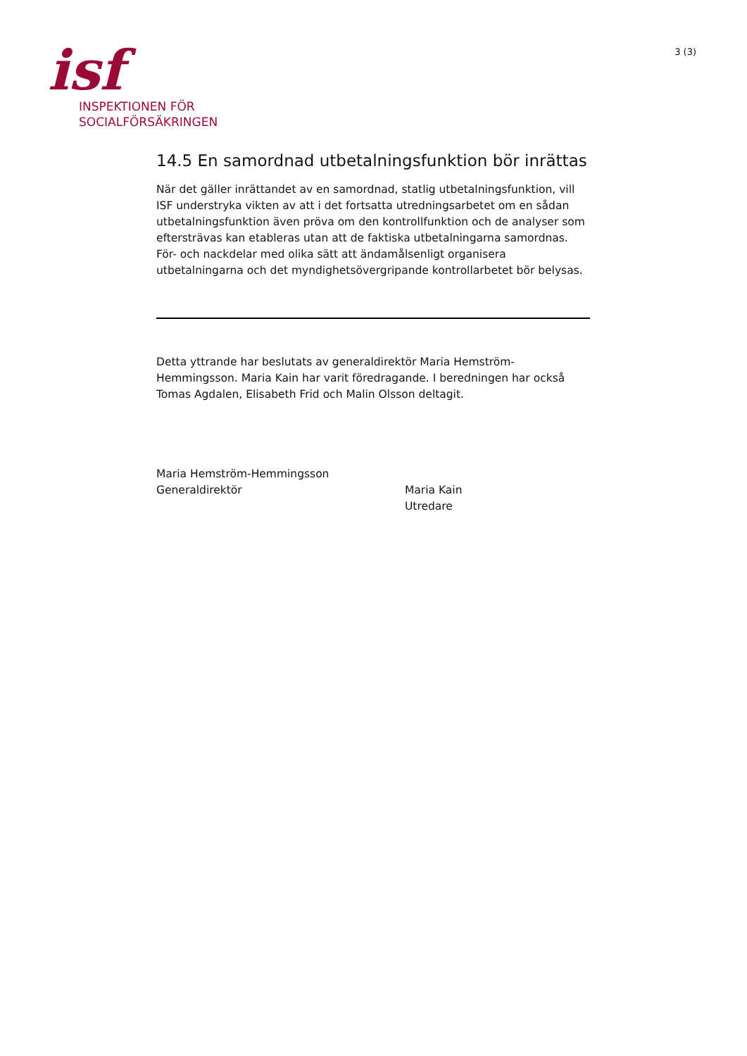isf
INSPEKTIONEN FÖR
SOCIALFÖRSÄKRINGEN
3 (3)
14.5 En samordnad utbetalningsfunktion bör inrättas
När det gäller inrättandet av en samordnad, statlig utbetalningsfunktion, vill ISF understryka vikten av att i det fortsatta utredningsarbetet om en sådan utbetalningsfunktion även pröva om den kontrollfunktion och de analyser som eftersträvas kan etableras utan att de faktiska utbetalningarna samordnas. För- och nackdelar med olika sätt att ändamålsenligt organisera utbetalningarna och det myndighetsövergripande kontrollarbetet bör belysas.
Detta yttrande har beslutats av generaldirektör Maria Hemström-Hemmingsson. Maria Kain har varit föredragande. I beredningen har också Tomas Agdalen, Elisabeth Frid och Malin Olsson deltagit.
Maria Hemström-Hemmingsson
Generaldirektör
Maria Kain
Utredare